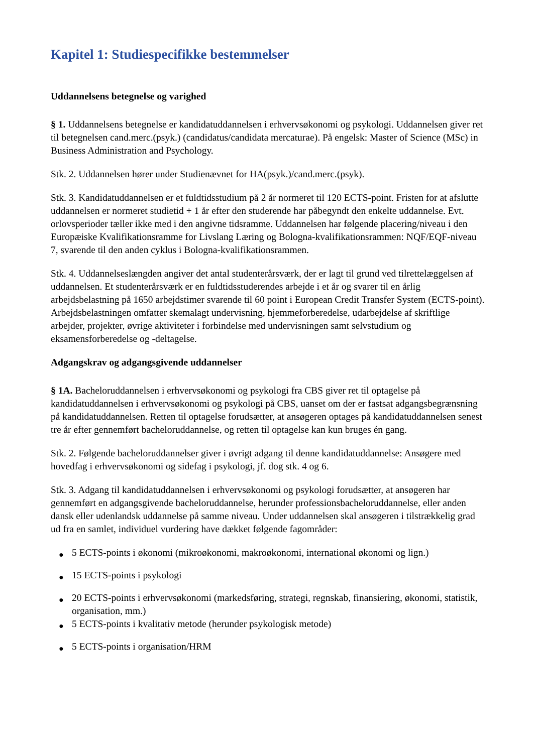Kapitel 1: Studiespecifikke bestemmelser
Uddannelsens betegnelse og varighed
§ 1. Uddannelsens betegnelse er kandidatuddannelsen i erhvervsøkonomi og psykologi. Uddannelsen giver ret til betegnelsen cand.merc.(psyk.) (candidatus/candidata mercaturae). På engelsk: Master of Science (MSc) in Business Administration and Psychology.
Stk. 2. Uddannelsen hører under Studienævnet for HA(psyk.)/cand.merc.(psyk).
Stk. 3. Kandidatuddannelsen er et fuldtidsstudium på 2 år normeret til 120 ECTS-point. Fristen for at afslutte uddannelsen er normeret studietid + 1 år efter den studerende har påbegyndt den enkelte uddannelse. Evt. orlovsperioder tæller ikke med i den angivne tidsramme. Uddannelsen har følgende placering/niveau i den Europæiske Kvalifikationsramme for Livslang Læring og Bologna-kvalifikationsrammen: NQF/EQF-niveau 7, svarende til den anden cyklus i Bologna-kvalifikationsrammen.
Stk. 4. Uddannelseslængden angiver det antal studenterårsværk, der er lagt til grund ved tilrettelæggelsen af uddannelsen. Et studenterårsværk er en fuldtidsstuderendes arbejde i et år og svarer til en årlig arbejdsbelastning på 1650 arbejdstimer svarende til 60 point i European Credit Transfer System (ECTS-point). Arbejdsbelastningen omfatter skemalagt undervisning, hjemmeforberedelse, udarbejdelse af skriftlige arbejder, projekter, øvrige aktiviteter i forbindelse med undervisningen samt selvstudium og eksamensforberedelse og -deltagelse.
Adgangskrav og adgangsgivende uddannelser
§ 1A. Bacheloruddannelsen i erhvervsøkonomi og psykologi fra CBS giver ret til optagelse på kandidatuddannelsen i erhvervsøkonomi og psykologi på CBS, uanset om der er fastsat adgangsbegrænsning på kandidatuddannelsen. Retten til optagelse forudsætter, at ansøgeren optages på kandidatuddannelsen senest tre år efter gennemført bacheloruddannelse, og retten til optagelse kan kun bruges én gang.
Stk. 2. Følgende bacheloruddannelser giver i øvrigt adgang til denne kandidatuddannelse: Ansøgere med hovedfag i erhvervsøkonomi og sidefag i psykologi, jf. dog stk. 4 og 6.
Stk. 3. Adgang til kandidatuddannelsen i erhvervsøkonomi og psykologi forudsætter, at ansøgeren har gennemført en adgangsgivende bacheloruddannelse, herunder professionsbacheloruddannelse, eller anden dansk eller udenlandsk uddannelse på samme niveau. Under uddannelsen skal ansøgeren i tilstrækkelig grad ud fra en samlet, individuel vurdering have dækket følgende fagområder:
● 5 ECTS-points i økonomi (mikroøkonomi, makroøkonomi, international økonomi og lign.)
● 15 ECTS-points i psykologi
● 20 ECTS-points i erhvervsøkonomi (markedsføring, strategi, regnskab, finansiering, økonomi, statistik, organisation, mm.)
● 5 ECTS-points i kvalitativ metode (herunder psykologisk metode)
● 5 ECTS-points i organisation/HRM